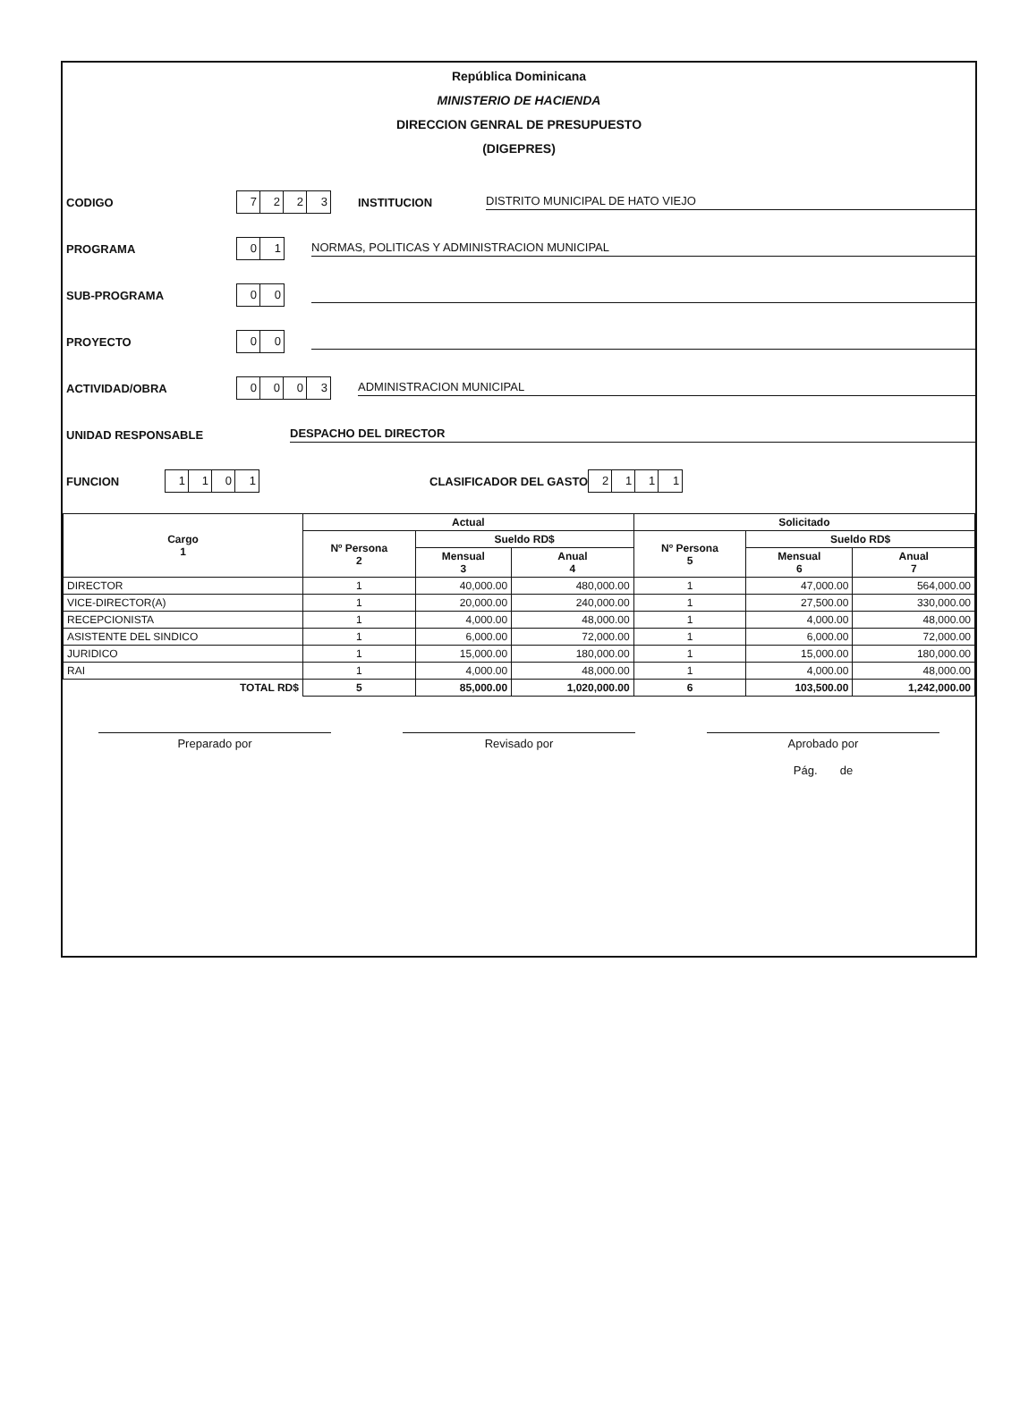República Dominicana
MINISTERIO DE HACIENDA
DIRECCION GENRAL DE PRESUPUESTO
(DIGEPRES)
CODIGO 7223 INSTITUCION DISTRITO MUNICIPAL DE HATO VIEJO
PROGRAMA 01 NORMAS, POLITICAS Y ADMINISTRACION MUNICIPAL
SUB-PROGRAMA 00
PROYECTO 00
ACTIVIDAD/OBRA 0003 ADMINISTRACION MUNICIPAL
UNIDAD RESPONSABLE DESPACHO DEL DIRECTOR
FUNCION 1101 CLASIFICADOR DEL GASTO 2111
| Cargo 1 | Actual | | | Solicitado | | |
| --- | --- | --- | --- | --- | --- | --- |
| | Nº Persona 2 | Sueldo RD$ | | Nº Persona 5 | Sueldo RD$ | |
| | | Mensual 3 | Anual 4 | | Mensual 6 | Anual 7 |
| DIRECTOR | 1 | 40,000.00 | 480,000.00 | 1 | 47,000.00 | 564,000.00 |
| VICE-DIRECTOR(A) | 1 | 20,000.00 | 240,000.00 | 1 | 27,500.00 | 330,000.00 |
| RECEPCIONISTA | 1 | 4,000.00 | 48,000.00 | 1 | 4,000.00 | 48,000.00 |
| ASISTENTE DEL SINDICO | 1 | 6,000.00 | 72,000.00 | 1 | 6,000.00 | 72,000.00 |
| JURIDICO | 1 | 15,000.00 | 180,000.00 | 1 | 15,000.00 | 180,000.00 |
| RAI | 1 | 4,000.00 | 48,000.00 | 1 | 4,000.00 | 48,000.00 |
| TOTAL RD$ | 5 | 85,000.00 | 1,020,000.00 | 6 | 103,500.00 | 1,242,000.00 |
Preparado por Revisado por Aprobado por
Pág. de